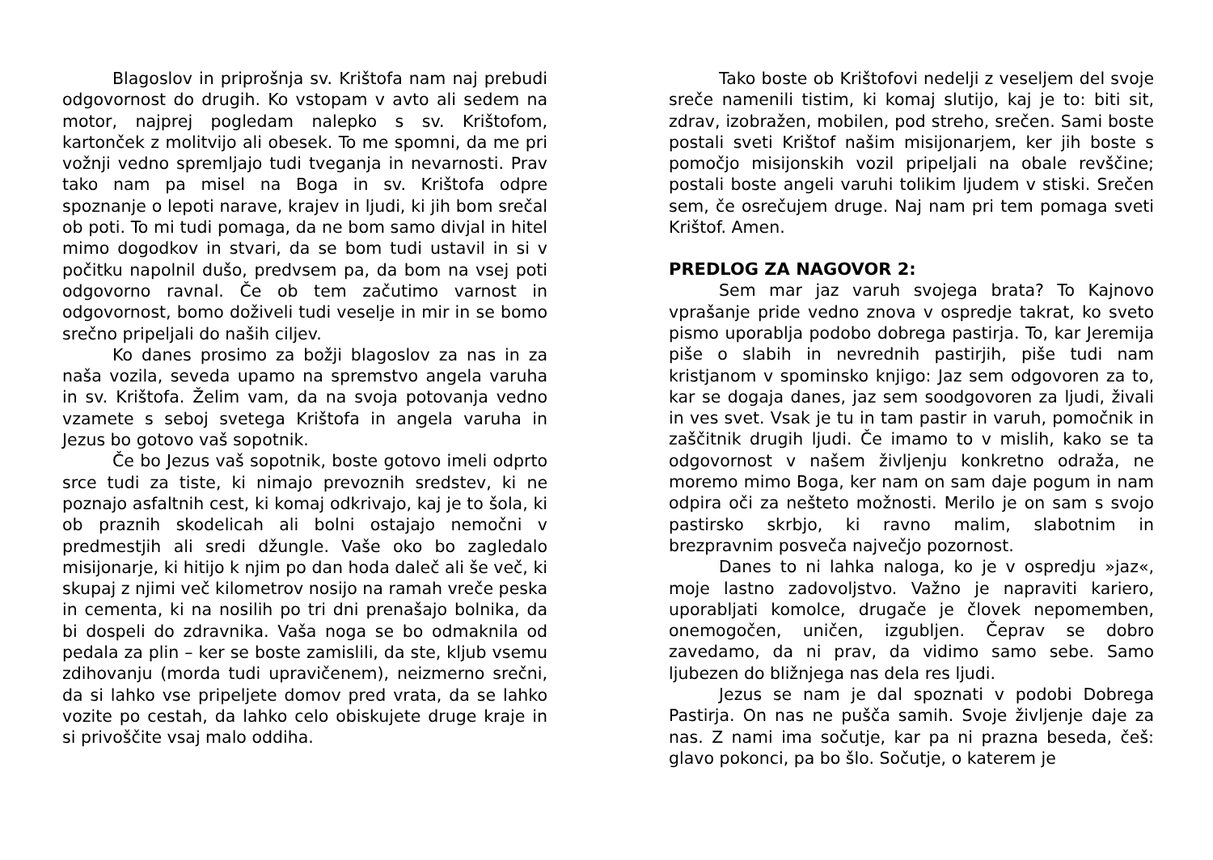Blagoslov in priprošnja sv. Krištofa nam naj prebudi odgovornost do drugih. Ko vstopam v avto ali sedem na motor, najprej pogledam nalepko s sv. Krištofom, kartonček z molitvijo ali obesek. To me spomni, da me pri vožnji vedno spremljajo tudi tveganja in nevarnosti. Prav tako nam pa misel na Boga in sv. Krištofa odpre spoznanje o lepoti narave, krajev in ljudi, ki jih bom srečal ob poti. To mi tudi pomaga, da ne bom samo divjal in hitel mimo dogodkov in stvari, da se bom tudi ustavil in si v počitku napolnil dušo, predvsem pa, da bom na vsej poti odgovorno ravnal. Če ob tem začutimo varnost in odgovornost, bomo doživeli tudi veselje in mir in se bomo srečno pripeljali do naših ciljev.
Ko danes prosimo za božji blagoslov za nas in za naša vozila, seveda upamo na spremstvo angela varuha in sv. Krištofa. Želim vam, da na svoja potovanja vedno vzamete s seboj svetega Krištofa in angela varuha in Jezus bo gotovo vaš sopotnik.
Če bo Jezus vaš sopotnik, boste gotovo imeli odprto srce tudi za tiste, ki nimajo prevoznih sredstev, ki ne poznajo asfaltnih cest, ki komaj odkrivajo, kaj je to šola, ki ob praznih skodelicah ali bolni ostajajo nemočni v predmestjih ali sredi džungle. Vaše oko bo zagledalo misijonarje, ki hitijo k njim po dan hoda daleč ali še več, ki skupaj z njimi več kilometrov nosijo na ramah vreče peska in cementa, ki na nosilih po tri dni prenašajo bolnika, da bi dospeli do zdravnika. Vaša noga se bo odmaknila od pedala za plin – ker se boste zamislili, da ste, kljub vsemu zdihovanju (morda tudi upravičenem), neizmerno srečni, da si lahko vse pripeljete domov pred vrata, da se lahko vozite po cestah, da lahko celo obiskujete druge kraje in si privoščite vsaj malo oddiha.
Tako boste ob Krištofovi nedelji z veseljem del svoje sreče namenili tistim, ki komaj slutijo, kaj je to: biti sit, zdrav, izobražen, mobilen, pod streho, srečen. Sami boste postali sveti Krištof našim misijonarjem, ker jih boste s pomočjo misijonskih vozil pripeljali na obale revščine; postali boste angeli varuhi tolikim ljudem v stiski. Srečen sem, če osrečujem druge. Naj nam pri tem pomaga sveti Krištof. Amen.
PREDLOG ZA NAGOVOR 2:
Sem mar jaz varuh svojega brata? To Kajnovo vprašanje pride vedno znova v ospredje takrat, ko sveto pismo uporablja podobo dobrega pastirja. To, kar Jeremija piše o slabih in nevrednih pastirjih, piše tudi nam kristjanom v spominsko knjigo: Jaz sem odgovoren za to, kar se dogaja danes, jaz sem soodgovoren za ljudi, živali in ves svet. Vsak je tu in tam pastir in varuh, pomočnik in zaščitnik drugih ljudi. Če imamo to v mislih, kako se ta odgovornost v našem življenju konkretno odraža, ne moremo mimo Boga, ker nam on sam daje pogum in nam odpira oči za nešteto možnosti. Merilo je on sam s svojo pastirsko skrbjo, ki ravno malim, slabotnim in brezpravnim posveča največjo pozornost.
Danes to ni lahka naloga, ko je v ospredju »jaz«, moje lastno zadovoljstvo. Važno je napraviti kariero, uporabljati komolce, drugače je človek nepomemben, onemogočen, uničen, izgubljen. Čeprav se dobro zavedamo, da ni prav, da vidimo samo sebe. Samo ljubezen do bližnjega nas dela res ljudi.
Jezus se nam je dal spoznati v podobi Dobrega Pastirja. On nas ne pušča samih. Svoje življenje daje za nas. Z nami ima sočutje, kar pa ni prazna beseda, češ: glavo pokonci, pa bo šlo. Sočutje, o katerem je